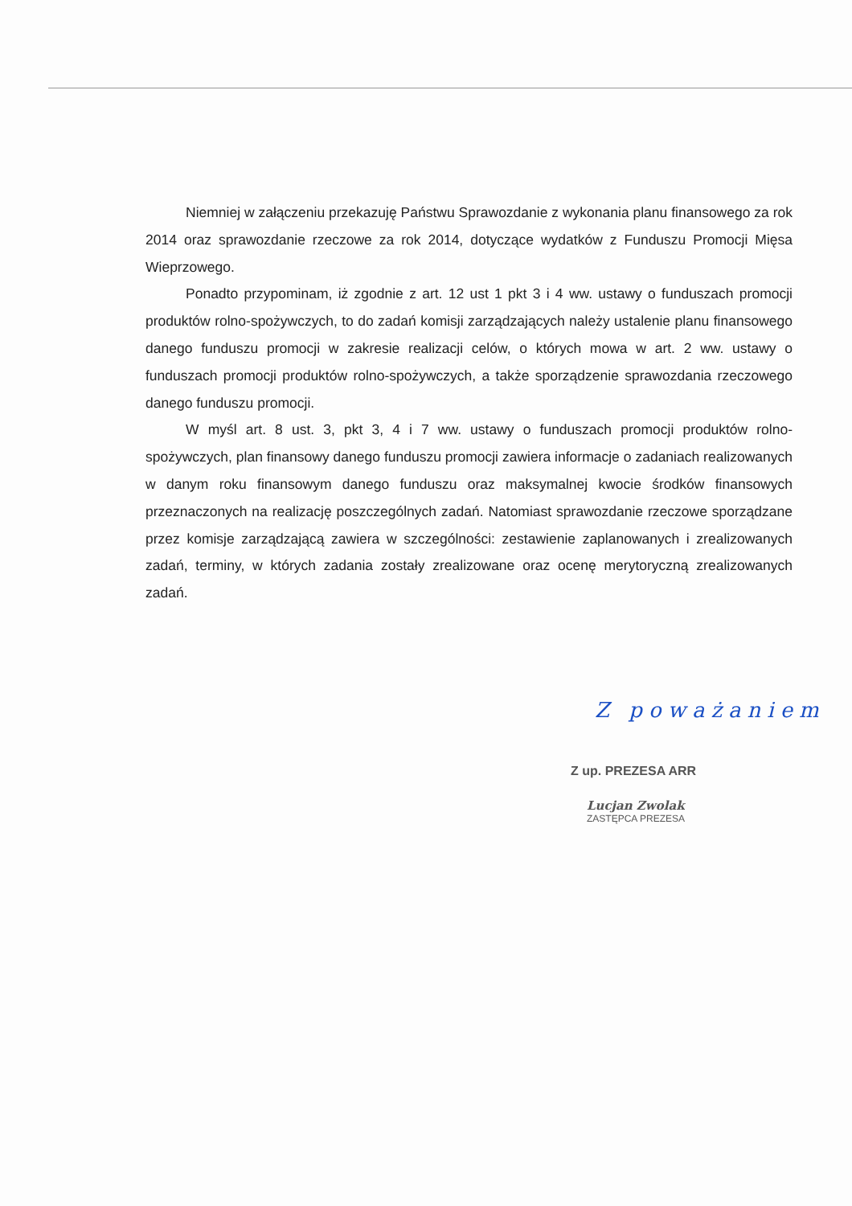Niemniej w załączeniu przekazuję Państwu Sprawozdanie z wykonania planu finansowego za rok 2014 oraz sprawozdanie rzeczowe za rok 2014, dotyczące wydatków z Funduszu Promocji Mięsa Wieprzowego.
Ponadto przypominam, iż zgodnie z art. 12 ust 1 pkt 3 i 4 ww. ustawy o funduszach promocji produktów rolno-spożywczych, to do zadań komisji zarządzających należy ustalenie planu finansowego danego funduszu promocji w zakresie realizacji celów, o których mowa w art. 2 ww. ustawy o funduszach promocji produktów rolno-spożywczych, a także sporządzenie sprawozdania rzeczowego danego funduszu promocji.
W myśl art. 8 ust. 3, pkt 3, 4 i 7 ww. ustawy o funduszach promocji produktów rolno-spożywczych, plan finansowy danego funduszu promocji zawiera informacje o zadaniach realizowanych w danym roku finansowym danego funduszu oraz maksymalnej kwocie środków finansowych przeznaczonych na realizację poszczególnych zadań. Natomiast sprawozdanie rzeczowe sporządzane przez komisje zarządzającą zawiera w szczególności: zestawienie zaplanowanych i zrealizowanych zadań, terminy, w których zadania zostały zrealizowane oraz ocenę merytoryczną zrealizowanych zadań.
Z poważaniem
Z up. PREZESA ARR
Lucjan Zwolak
ZASTĘPCA PREZESA